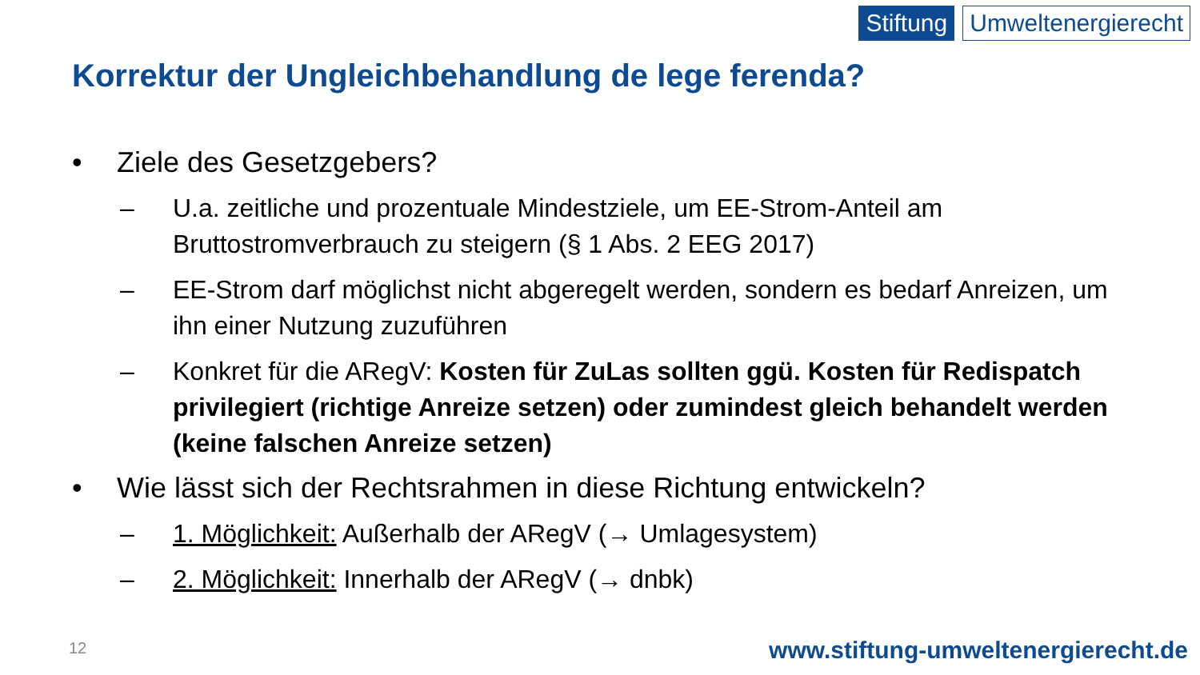Stiftung Umweltenergierecht
Korrektur der Ungleichbehandlung de lege ferenda?
• Ziele des Gesetzgebers?
– U.a. zeitliche und prozentuale Mindestziele, um EE-Strom-Anteil am Bruttostromverbrauch zu steigern (§ 1 Abs. 2 EEG 2017)
– EE-Strom darf möglichst nicht abgeregelt werden, sondern es bedarf Anreizen, um ihn einer Nutzung zuzuführen
– Konkret für die ARegV: Kosten für ZuLas sollten ggü. Kosten für Redispatch privilegiert (richtige Anreize setzen) oder zumindest gleich behandelt werden (keine falschen Anreize setzen)
• Wie lässt sich der Rechtsrahmen in diese Richtung entwickeln?
– 1. Möglichkeit: Außerhalb der ARegV (→ Umlagesystem)
– 2. Möglichkeit: Innerhalb der ARegV (→ dnbk)
12
www.stiftung-umweltenergierecht.de